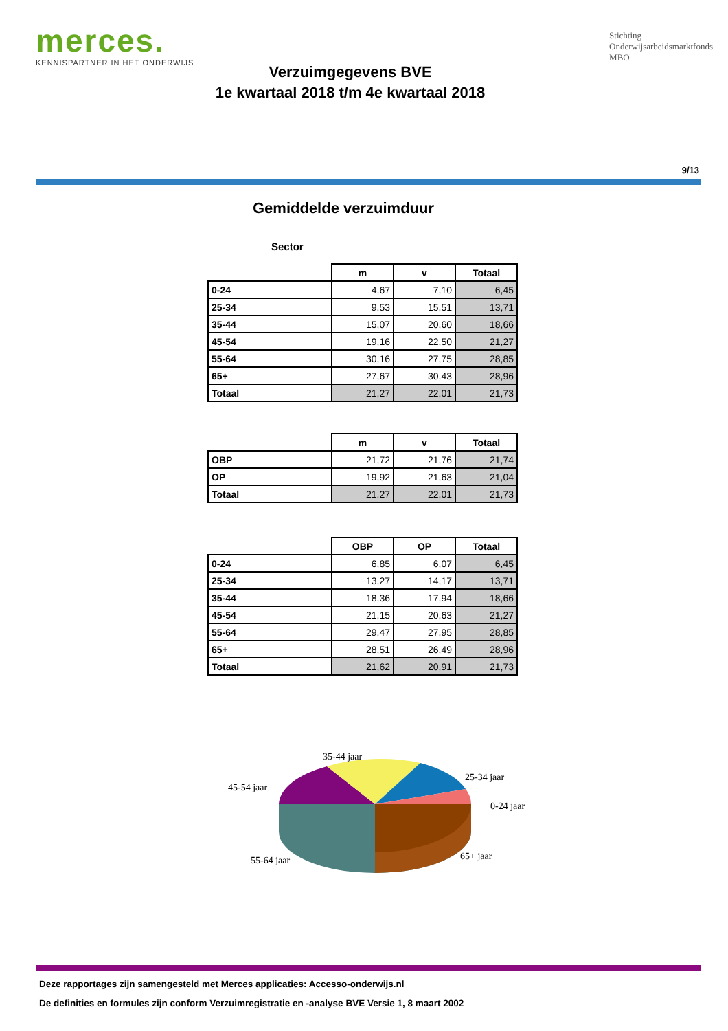merces.
KENNISPARTNER IN HET ONDERWIJS
Stichting
Onderwijsarbeidsmarktfonds
MBO
Verzuimgegevens BVE
1e kwartaal 2018 t/m 4e kwartaal 2018
9/13
Gemiddelde verzuimduur
Sector
| | m | v | Totaal |
| --- | --- | --- | --- |
| 0-24 | 4,67 | 7,10 | 6,45 |
| 25-34 | 9,53 | 15,51 | 13,71 |
| 35-44 | 15,07 | 20,60 | 18,66 |
| 45-54 | 19,16 | 22,50 | 21,27 |
| 55-64 | 30,16 | 27,75 | 28,85 |
| 65+ | 27,67 | 30,43 | 28,96 |
| Totaal | 21,27 | 22,01 | 21,73 |
| | m | v | Totaal |
| --- | --- | --- | --- |
| OBP | 21,72 | 21,76 | 21,74 |
| OP | 19,92 | 21,63 | 21,04 |
| Totaal | 21,27 | 22,01 | 21,73 |
| | OBP | OP | Totaal |
| --- | --- | --- | --- |
| 0-24 | 6,85 | 6,07 | 6,45 |
| 25-34 | 13,27 | 14,17 | 13,71 |
| 35-44 | 18,36 | 17,94 | 18,66 |
| 45-54 | 21,15 | 20,63 | 21,27 |
| 55-64 | 29,47 | 27,95 | 28,85 |
| 65+ | 28,51 | 26,49 | 28,96 |
| Totaal | 21,62 | 20,91 | 21,73 |
35-44 jaar
25-34 jaar
45-54 jaar
0-24 jaar
55-64 jaar
65+ jaar
Deze rapportages zijn samengesteld met Merces applicaties: Accesso-onderwijs.nl
De definities en formules zijn conform Verzuimregistratie en -analyse BVE Versie 1, 8 maart 2002